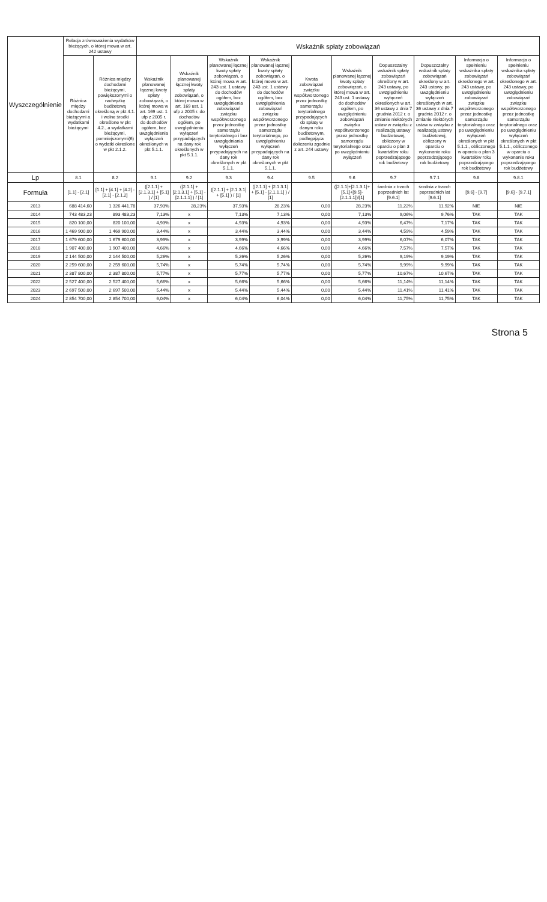| Wyszczególnienie | Relacja zrównoważenia wydatków bieżących, o której mowa w art. 242 ustawy | | Wskaźnik spłaty zobowiązań | | | | | | | | | |
| --- | --- | --- | --- | --- | --- | --- | --- | --- | --- | --- | --- | --- |
| | Różnica między dochodami bieżącymi a wydatkami bieżącymi | Różnica między dochodami bieżącymi, powiększonymi o nadwyżkę budżetową określoną w pkt 4.1. i wolne środki określone w pkt 4.2., a wydatkami bieżącymi, pomniejszonymi(6) o wydatki określone w pkt 2.1.2. | Wskaźnik planowanej łącznej kwoty spłaty zobowiązań, o której mowa w art. 169 ust. 1 ufp z 2005 r. do dochodów ogółem, bez uwzględnienia wyłączeń określonych w pkt 5.1.1. | Wskaźnik planowanej łącznej kwoty spłaty zobowiązań, o której mowa w art. 169 ust. 1 ufp z 2005 r. do dochodów ogółem, po uwzględnieniu wyłączeń przypadających na dany rok określonych w pkt 5.1.1. | Wskaźnik planowanej łącznej kwoty spłaty zobowiązań, o której mowa w art. 243 ust. 1 ustawy do dochodów ogółem, bez uwzględnienia zobowiązań związku współtworzonego przez jednostkę samorządu terytorialnego i bez uwzględniania wyłączeń przypadających na dany rok określonych w pkt 5.1.1. | Wskaźnik planowanej łącznej kwoty spłaty zobowiązań, o której mowa w art. 243 ust. 1 ustawy do dochodów ogółem, bez uwzględnienia zobowiązań związku współtworzonego przez jednostkę samorządu terytorialnego, po uwzględnieniu wyłączeń przypadających na dany rok określonych w pkt 5.1.1. | Kwota zobowiązań związku współtworzonego przez jednostkę samorządu terytorialnego przypadających do spłaty w danym roku budżetowym, podlegająca doliczeniu zgodnie z art. 244 ustawy | Wskaźnik planowanej łącznej kwoty spłaty zobowiązań, o której mowa w art. 243 ust. 1 ustawy do dochodów ogółem, po uwzględnieniu zobowiązań związku współtworzonego przez jednostkę samorządu terytorialnego oraz po uwzględnieniu wyłączeń | Dopuszczalny wskaźnik spłaty zobowiązań określony w art. 243 ustawy, po uwzględnieniu wyłączeń określonych w art. 36 ustawy z dnia 7 grudnia 2012 r. o zmianie niektórych ustaw w związku z realizacją ustawy budżetowej, obliczony w oparciu o plan 3 kwartałów roku poprzedzającego rok budżetowy | Dopuszczalny wskaźnik spłaty zobowiązań określony w art. 243 ustawy, po uwzględnieniu wyłączeń określonych w art. 36 ustawy z dnia 7 grudnia 2012 r. o zmianie niektórych ustaw w związku z realizacją ustawy budżetowej, obliczony w oparciu o wykonanie roku poprzedzającego rok budżetowy | Informacja o spełnieniu wskaźnika spłaty zobowiązań określonego w art. 243 ustawy, po uwzględnieniu zobowiązań związku współtworzonego przez jednostkę samorządu terytorialnego oraz po uwzględnieniu wyłączeń określonych w pkt 5.1.1., obliczonego w oparciu o plan 3 kwartałów roku poprzedzającego rok budżetowy | Informacja o spełnieniu wskaźnika spłaty zobowiązań określonego w art. 243 ustawy, po uwzględnieniu zobowiązań związku współtworzonego przez jednostkę samorządu terytorialnego oraz po uwzględnieniu wyłączeń określonych w pkt 5.1.1., obliczonego w oparciu o wykonanie roku poprzedzającego rok budżetowy |
| Lp | 8.1 | 8.2 | 9.1 | 9.2 | 9.3 | 9.4 | 9.5 | 9.6 | 9.7 | 9.7.1 | 9.8 | 9.8.1 |
| Formuła | [1.1] - [2.1] | [1.1] + [4.1] + [4.2] - [2.1] - [2.1.2] | ([2.1.1] + [2.1.3.1] + [5.1] ) / [1] | ([2.1.1] + [2.1.3.1] + [5.1] - [2.1.1.1] ) / [1] | ([2.1.1] + [2.1.3.1] + [5.1] ) / [1] | ([2.1.1] + [2.1.3.1] + [5.1] - [2.1.1.1] ) / [1] | | ([2.1.1]+[2.1.3.1]+[5.1]+[9.5]-[2.1.1.1])/[1] | średnia z trzech poprzednich lat [9.6.1] | średnia z trzech poprzednich lat [9.6.1] | [9.6] - [9.7] | [9.6] - [9.7.1] |
| 2013 | 688 414,60 | 1 326 441,78 | 37,93% | 28,23% | 37,93% | 28,23% | 0,00 | 28,23% | 11,22% | 11,92% | NIE | NIE |
| 2014 | 743 483,23 | 893 483,23 | 7,13% | x | 7,13% | 7,13% | 0,00 | 7,13% | 9,06% | 9,76% | TAK | TAK |
| 2015 | 820 100,00 | 820 100,00 | 4,93% | x | 4,93% | 4,93% | 0,00 | 4,93% | 6,47% | 7,17% | TAK | TAK |
| 2016 | 1 469 900,00 | 1 469 900,00 | 3,44% | x | 3,44% | 3,44% | 0,00 | 3,44% | 4,59% | 4,59% | TAK | TAK |
| 2017 | 1 679 600,00 | 1 679 600,00 | 3,99% | x | 3,99% | 3,99% | 0,00 | 3,99% | 6,07% | 6,07% | TAK | TAK |
| 2018 | 1 907 400,00 | 1 907 400,00 | 4,66% | x | 4,66% | 4,66% | 0,00 | 4,66% | 7,57% | 7,57% | TAK | TAK |
| 2019 | 2 144 500,00 | 2 144 500,00 | 5,26% | x | 5,26% | 5,26% | 0,00 | 5,26% | 9,19% | 9,19% | TAK | TAK |
| 2020 | 2 259 600,00 | 2 259 600,00 | 5,74% | x | 5,74% | 5,74% | 0,00 | 5,74% | 9,99% | 9,99% | TAK | TAK |
| 2021 | 2 387 800,00 | 2 387 800,00 | 5,77% | x | 5,77% | 5,77% | 0,00 | 5,77% | 10,67% | 10,67% | TAK | TAK |
| 2022 | 2 527 400,00 | 2 527 400,00 | 5,66% | x | 5,66% | 5,66% | 0,00 | 5,66% | 11,14% | 11,14% | TAK | TAK |
| 2023 | 2 697 500,00 | 2 697 500,00 | 5,44% | x | 5,44% | 5,44% | 0,00 | 5,44% | 11,41% | 11,41% | TAK | TAK |
| 2024 | 2 854 700,00 | 2 854 700,00 | 6,04% | x | 6,04% | 6,04% | 0,00 | 6,04% | 11,75% | 11,75% | TAK | TAK |
Strona 5